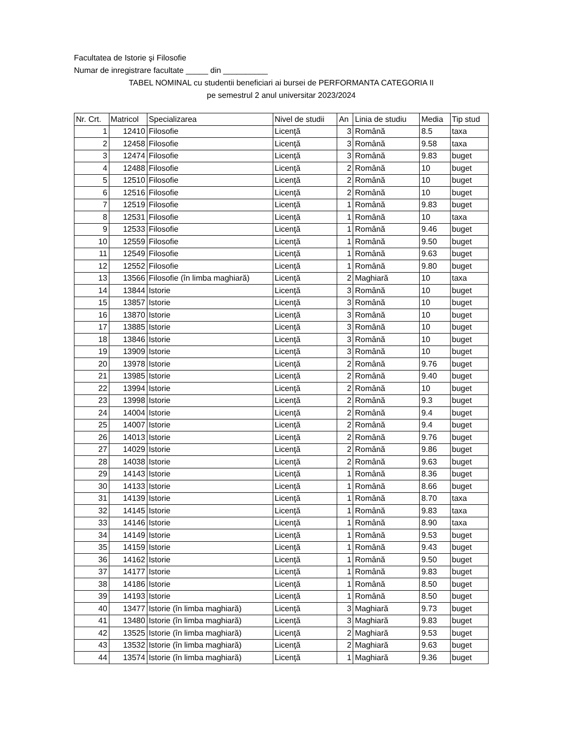Facultatea de Istorie şi Filosofie
Numar de inregistrare facultate _____ din __________
TABEL NOMINAL cu studentii beneficiari ai bursei de PERFORMANTA CATEGORIA II
pe semestrul 2 anul universitar 2023/2024
| Nr. Crt. | Matricol | Specializarea | Nivel de studii | An | Linia de studiu | Media | Tip stud |
| --- | --- | --- | --- | --- | --- | --- | --- |
| 1 | 12410 | Filosofie | Licenţă | 3 | Română | 8.5 | taxa |
| 2 | 12458 | Filosofie | Licenţă | 3 | Română | 9.58 | taxa |
| 3 | 12474 | Filosofie | Licenţă | 3 | Română | 9.83 | buget |
| 4 | 12488 | Filosofie | Licenţă | 2 | Română | 10 | buget |
| 5 | 12510 | Filosofie | Licenţă | 2 | Română | 10 | buget |
| 6 | 12516 | Filosofie | Licenţă | 2 | Română | 10 | buget |
| 7 | 12519 | Filosofie | Licenţă | 1 | Română | 9.83 | buget |
| 8 | 12531 | Filosofie | Licenţă | 1 | Română | 10 | taxa |
| 9 | 12533 | Filosofie | Licenţă | 1 | Română | 9.46 | buget |
| 10 | 12559 | Filosofie | Licenţă | 1 | Română | 9.50 | buget |
| 11 | 12549 | Filosofie | Licenţă | 1 | Română | 9.63 | buget |
| 12 | 12552 | Filosofie | Licenţă | 1 | Română | 9.80 | buget |
| 13 | 13566 | Filosofie (în limba maghiară) | Licenţă | 2 | Maghiară | 10 | taxa |
| 14 | 13844 | Istorie | Licenţă | 3 | Română | 10 | buget |
| 15 | 13857 | Istorie | Licenţă | 3 | Română | 10 | buget |
| 16 | 13870 | Istorie | Licenţă | 3 | Română | 10 | buget |
| 17 | 13885 | Istorie | Licenţă | 3 | Română | 10 | buget |
| 18 | 13846 | Istorie | Licenţă | 3 | Română | 10 | buget |
| 19 | 13909 | Istorie | Licenţă | 3 | Română | 10 | buget |
| 20 | 13978 | Istorie | Licenţă | 2 | Română | 9.76 | buget |
| 21 | 13985 | Istorie | Licenţă | 2 | Română | 9.40 | buget |
| 22 | 13994 | Istorie | Licenţă | 2 | Română | 10 | buget |
| 23 | 13998 | Istorie | Licenţă | 2 | Română | 9.3 | buget |
| 24 | 14004 | Istorie | Licenţă | 2 | Română | 9.4 | buget |
| 25 | 14007 | Istorie | Licenţă | 2 | Română | 9.4 | buget |
| 26 | 14013 | Istorie | Licenţă | 2 | Română | 9.76 | buget |
| 27 | 14029 | Istorie | Licenţă | 2 | Română | 9.86 | buget |
| 28 | 14038 | Istorie | Licenţă | 2 | Română | 9.63 | buget |
| 29 | 14143 | Istorie | Licenţă | 1 | Română | 8.36 | buget |
| 30 | 14133 | Istorie | Licenţă | 1 | Română | 8.66 | buget |
| 31 | 14139 | Istorie | Licenţă | 1 | Română | 8.70 | taxa |
| 32 | 14145 | Istorie | Licenţă | 1 | Română | 9.83 | taxa |
| 33 | 14146 | Istorie | Licenţă | 1 | Română | 8.90 | taxa |
| 34 | 14149 | Istorie | Licenţă | 1 | Română | 9.53 | buget |
| 35 | 14159 | Istorie | Licenţă | 1 | Română | 9.43 | buget |
| 36 | 14162 | Istorie | Licenţă | 1 | Română | 9.50 | buget |
| 37 | 14177 | Istorie | Licenţă | 1 | Română | 9.83 | buget |
| 38 | 14186 | Istorie | Licenţă | 1 | Română | 8.50 | buget |
| 39 | 14193 | Istorie | Licenţă | 1 | Română | 8.50 | buget |
| 40 | 13477 | Istorie (în limba maghiară) | Licenţă | 3 | Maghiară | 9.73 | buget |
| 41 | 13480 | Istorie (în limba maghiară) | Licenţă | 3 | Maghiară | 9.83 | buget |
| 42 | 13525 | Istorie (în limba maghiară) | Licenţă | 2 | Maghiară | 9.53 | buget |
| 43 | 13532 | Istorie (în limba maghiară) | Licenţă | 2 | Maghiară | 9.63 | buget |
| 44 | 13574 | Istorie (în limba maghiară) | Licenţă | 1 | Maghiară | 9.36 | buget |